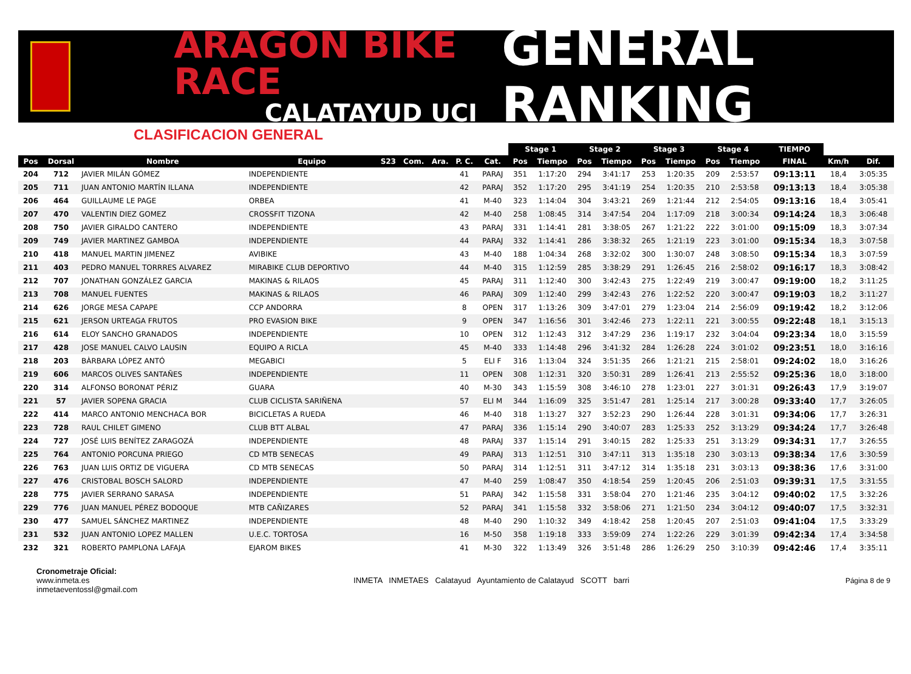ARAGON BIKE RACE
CALATAYUD UCI
GENERAL RANKING
CLASIFICACION GENERAL
| | | | | | | | | | Stage 1 | | Stage 2 | | Stage 3 | | Stage 4 | | TIEMPO | | |
| --- | --- | --- | --- | --- | --- | --- | --- | --- | --- | --- | --- | --- | --- | --- | --- | --- | --- | --- | --- |
| Pos | Dorsal | Nombre | Equipo | S23 | Com. | Ara. | P. C. | Cat. | Pos | Tiempo | Pos | Tiempo | Pos | Tiempo | Pos | Tiempo | FINAL | Km/h | Dif. |
| 204 | 712 | JAVIER MILÁN GÓMEZ | INDEPENDIENTE | | | | 41 | PARAJ | 351 | 1:17:20 | 294 | 3:41:17 | 253 | 1:20:35 | 209 | 2:53:57 | 09:13:11 | 18,4 | 3:05:35 |
| 205 | 711 | JUAN ANTONIO MARTÍN ILLANA | INDEPENDIENTE | | | | 42 | PARAJ | 352 | 1:17:20 | 295 | 3:41:19 | 254 | 1:20:35 | 210 | 2:53:58 | 09:13:13 | 18,4 | 3:05:38 |
| 206 | 464 | GUILLAUME LE PAGE | ORBEA | | | | 41 | M-40 | 323 | 1:14:04 | 304 | 3:43:21 | 269 | 1:21:44 | 212 | 2:54:05 | 09:13:16 | 18,4 | 3:05:41 |
| 207 | 470 | VALENTIN DIEZ GOMEZ | CROSSFIT TIZONA | | | | 42 | M-40 | 258 | 1:08:45 | 314 | 3:47:54 | 204 | 1:17:09 | 218 | 3:00:34 | 09:14:24 | 18,3 | 3:06:48 |
| 208 | 750 | JAVIER GIRALDO CANTERO | INDEPENDIENTE | | | | 43 | PARAJ | 331 | 1:14:41 | 281 | 3:38:05 | 267 | 1:21:22 | 222 | 3:01:00 | 09:15:09 | 18,3 | 3:07:34 |
| 209 | 749 | JAVIER MARTINEZ GAMBOA | INDEPENDIENTE | | | | 44 | PARAJ | 332 | 1:14:41 | 286 | 3:38:32 | 265 | 1:21:19 | 223 | 3:01:00 | 09:15:34 | 18,3 | 3:07:58 |
| 210 | 418 | MANUEL MARTIN JIMENEZ | AVIBIKE | | | | 43 | M-40 | 188 | 1:04:34 | 268 | 3:32:02 | 300 | 1:30:07 | 248 | 3:08:50 | 09:15:34 | 18,3 | 3:07:59 |
| 211 | 403 | PEDRO MANUEL TORRRES ALVAREZ | MIRABIKE CLUB DEPORTIVO | | | | 44 | M-40 | 315 | 1:12:59 | 285 | 3:38:29 | 291 | 1:26:45 | 216 | 2:58:02 | 09:16:17 | 18,3 | 3:08:42 |
| 212 | 707 | JONATHAN GONZÁLEZ GARCIA | MAKINAS & RILAOS | | | | 45 | PARAJ | 311 | 1:12:40 | 300 | 3:42:43 | 275 | 1:22:49 | 219 | 3:00:47 | 09:19:00 | 18,2 | 3:11:25 |
| 213 | 708 | MANUEL FUENTES | MAKINAS & RILAOS | | | | 46 | PARAJ | 309 | 1:12:40 | 299 | 3:42:43 | 276 | 1:22:52 | 220 | 3:00:47 | 09:19:03 | 18,2 | 3:11:27 |
| 214 | 626 | JORGE MESA CAPAPE | CCP ANDORRA | | | | 8 | OPEN | 317 | 1:13:26 | 309 | 3:47:01 | 279 | 1:23:04 | 214 | 2:56:09 | 09:19:42 | 18,2 | 3:12:06 |
| 215 | 621 | JERSON URTEAGA FRUTOS | PRO EVASION BIKE | | | | 9 | OPEN | 347 | 1:16:56 | 301 | 3:42:46 | 273 | 1:22:11 | 221 | 3:00:55 | 09:22:48 | 18,1 | 3:15:13 |
| 216 | 614 | ELOY SANCHO GRANADOS | INDEPENDIENTE | | | | 10 | OPEN | 312 | 1:12:43 | 312 | 3:47:29 | 236 | 1:19:17 | 232 | 3:04:04 | 09:23:34 | 18,0 | 3:15:59 |
| 217 | 428 | JOSE MANUEL CALVO LAUSIN | EQUIPO A RICLA | | | | 45 | M-40 | 333 | 1:14:48 | 296 | 3:41:32 | 284 | 1:26:28 | 224 | 3:01:02 | 09:23:51 | 18,0 | 3:16:16 |
| 218 | 203 | BÀRBARA LÓPEZ ANTÓ | MEGABICI | | | | 5 | ELI F | 316 | 1:13:04 | 324 | 3:51:35 | 266 | 1:21:21 | 215 | 2:58:01 | 09:24:02 | 18,0 | 3:16:26 |
| 219 | 606 | MARCOS OLIVES SANTAÑES | INDEPENDIENTE | | | | 11 | OPEN | 308 | 1:12:31 | 320 | 3:50:31 | 289 | 1:26:41 | 213 | 2:55:52 | 09:25:36 | 18,0 | 3:18:00 |
| 220 | 314 | ALFONSO BORONAT PÉRIZ | GUARA | | | | 40 | M-30 | 343 | 1:15:59 | 308 | 3:46:10 | 278 | 1:23:01 | 227 | 3:01:31 | 09:26:43 | 17,9 | 3:19:07 |
| 221 | 57 | JAVIER SOPENA GRACIA | CLUB CICLISTA SARIÑENA | | | | 57 | ELI M | 344 | 1:16:09 | 325 | 3:51:47 | 281 | 1:25:14 | 217 | 3:00:28 | 09:33:40 | 17,7 | 3:26:05 |
| 222 | 414 | MARCO ANTONIO MENCHACA BOR | BICICLETAS A RUEDA | | | | 46 | M-40 | 318 | 1:13:27 | 327 | 3:52:23 | 290 | 1:26:44 | 228 | 3:01:31 | 09:34:06 | 17,7 | 3:26:31 |
| 223 | 728 | RAUL CHILET GIMENO | CLUB BTT ALBAL | | | | 47 | PARAJ | 336 | 1:15:14 | 290 | 3:40:07 | 283 | 1:25:33 | 252 | 3:13:29 | 09:34:24 | 17,7 | 3:26:48 |
| 224 | 727 | JOSÉ LUIS BENÍTEZ ZARAGOZÁ | INDEPENDIENTE | | | | 48 | PARAJ | 337 | 1:15:14 | 291 | 3:40:15 | 282 | 1:25:33 | 251 | 3:13:29 | 09:34:31 | 17,7 | 3:26:55 |
| 225 | 764 | ANTONIO PORCUNA PRIEGO | CD MTB SENECAS | | | | 49 | PARAJ | 313 | 1:12:51 | 310 | 3:47:11 | 313 | 1:35:18 | 230 | 3:03:13 | 09:38:34 | 17,6 | 3:30:59 |
| 226 | 763 | JUAN LUIS ORTIZ DE VIGUERA | CD MTB SENECAS | | | | 50 | PARAJ | 314 | 1:12:51 | 311 | 3:47:12 | 314 | 1:35:18 | 231 | 3:03:13 | 09:38:36 | 17,6 | 3:31:00 |
| 227 | 476 | CRISTOBAL BOSCH SALORD | INDEPENDIENTE | | | | 47 | M-40 | 259 | 1:08:47 | 350 | 4:18:54 | 259 | 1:20:45 | 206 | 2:51:03 | 09:39:31 | 17,5 | 3:31:55 |
| 228 | 775 | JAVIER SERRANO SARASA | INDEPENDIENTE | | | | 51 | PARAJ | 342 | 1:15:58 | 331 | 3:58:04 | 270 | 1:21:46 | 235 | 3:04:12 | 09:40:02 | 17,5 | 3:32:26 |
| 229 | 776 | JUAN MANUEL PÉREZ BODOQUE | MTB CAÑIZARES | | | | 52 | PARAJ | 341 | 1:15:58 | 332 | 3:58:06 | 271 | 1:21:50 | 234 | 3:04:12 | 09:40:07 | 17,5 | 3:32:31 |
| 230 | 477 | SAMUEL SÁNCHEZ MARTINEZ | INDEPENDIENTE | | | | 48 | M-40 | 290 | 1:10:32 | 349 | 4:18:42 | 258 | 1:20:45 | 207 | 2:51:03 | 09:41:04 | 17,5 | 3:33:29 |
| 231 | 532 | JUAN ANTONIO LOPEZ MALLEN | U.E.C. TORTOSA | | | | 16 | M-50 | 358 | 1:19:18 | 333 | 3:59:09 | 274 | 1:22:26 | 229 | 3:01:39 | 09:42:34 | 17,4 | 3:34:58 |
| 232 | 321 | ROBERTO PAMPLONA LAFAJA | EJAROM BIKES | | | | 41 | M-30 | 322 | 1:13:49 | 326 | 3:51:48 | 286 | 1:26:29 | 250 | 3:10:39 | 09:42:46 | 17,4 | 3:35:11 |
Cronometraje Oficial:
www.inmeta.es
inmetaeventossl@gmail.com
INMETA INMETAES Calatayud Ayuntamiento de Calatayud SCOTT barri
Página 8 de 9